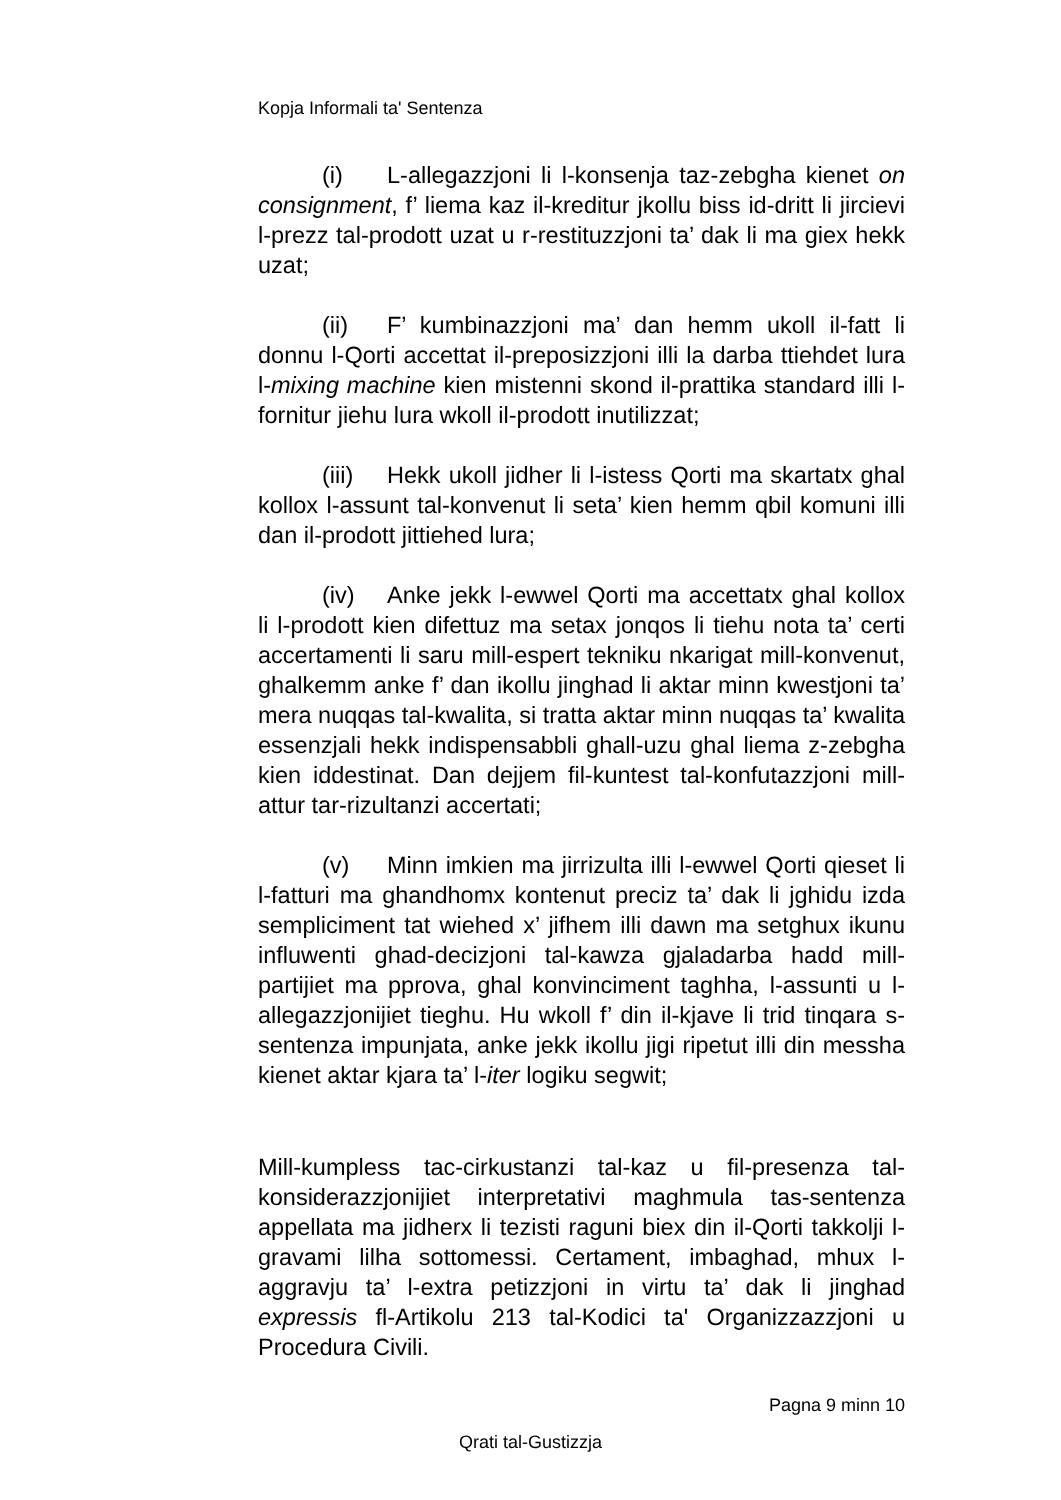Kopja Informali ta' Sentenza
(i) L-allegazzjoni li l-konsenja taz-zebgha kienet on consignment, f’ liema kaz il-kreditur jkollu biss id-dritt li jircievi l-prezz tal-prodott uzat u r-restituzzjoni ta’ dak li ma giex hekk uzat;
(ii) F’ kumbinazzjoni ma’ dan hemm ukoll il-fatt li donnu l-Qorti accettat il-preposizzjoni illi la darba ttiehdet lura l-mixing machine kien mistenni skond il-prattika standard illi l-fornitur jiehu lura wkoll il-prodott inutilizzat;
(iii) Hekk ukoll jidher li l-istess Qorti ma skartatx ghal kollox l-assunt tal-konvenut li seta’ kien hemm qbil komuni illi dan il-prodott jittiehed lura;
(iv) Anke jekk l-ewwel Qorti ma accettatx ghal kollox li l-prodott kien difettuz ma setax jonqos li tiehu nota ta’ certi accertamenti li saru mill-espert tekniku nkarigat mill-konvenut, ghalkemm anke f’ dan ikollu jinghad li aktar minn kwestjoni ta’ mera nuqqas tal-kwalita, si tratta aktar minn nuqqas ta’ kwalita essenzjali hekk indispensabbli ghall-uzu ghal liema z-zebgha kien iddestinat. Dan dejjem fil-kuntest tal-konfutazzjoni mill-attur tar-rizultanzi accertati;
(v) Minn imkien ma jirrizulta illi l-ewwel Qorti qieset li l-fatturi ma ghandhomx kontenut preciz ta’ dak li jghidu izda sempliciment tat wiehed x’ jifhem illi dawn ma setghux ikunu influwenti ghad-decizjoni tal-kawza gjaladarba hadd mill-partijiet ma pprova, ghal konvinciment taghha, l-assunti u l-allegazzjonijiet tieghu. Hu wkoll f’ din il-kjave li trid tinqara s-sentenza impunjata, anke jekk ikollu jigi ripetut illi din messha kienet aktar kjara ta’ l-iter logiku segwit;
Mill-kumpless tac-cirkustanzi tal-kaz u fil-presenza tal-konsiderazzjonijiet interpretativi maghmula tas-sentenza appellata ma jidherx li tezisti raguni biex din il-Qorti takkolji l-gravami lilha sottomessi. Certament, imbaghad, mhux l-aggravju ta’ l-extra petizzjoni in virtu ta’ dak li jinghad expressis fl-Artikolu 213 tal-Kodici ta' Organizzazzjoni u Procedura Civili.
Pagna 9 minn 10
Qrati tal-Gustizzja